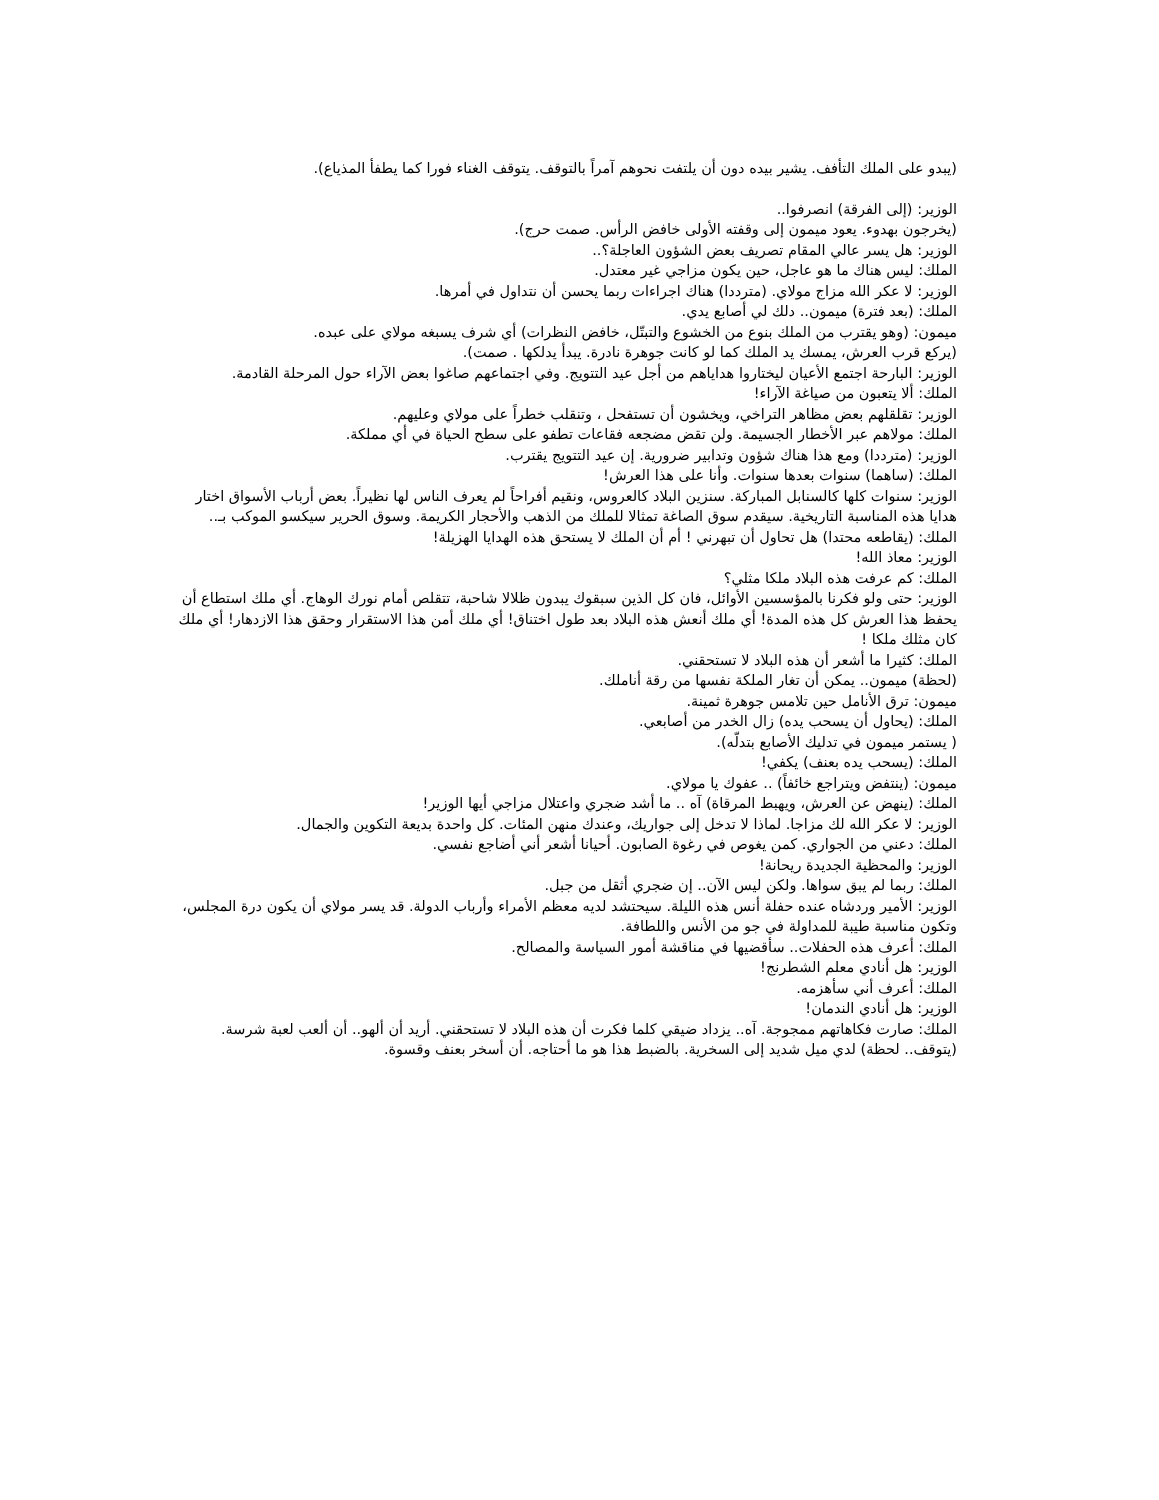(يبدو على الملك التأفف. يشير بيده دون أن يلتفت نحوهم آمراً بالتوقف. يتوقف الغناء فورا كما يطفأ المذياع).
الوزير: (إلى الفرقة) انصرفوا..
(يخرجون بهدوء. يعود ميمون إلى وقفته الأولى خافض الرأس. صمت حرج).
الوزير: هل يسر عالي المقام تصريف بعض الشؤون العاجلة؟..
الملك: ليس هناك ما هو عاجل، حين يكون مزاجي غير معتدل.
الوزير: لا عكر الله مزاج مولاي. (مترددا) هناك اجراءات ربما يحسن أن نتداول في أمرها.
الملك: (بعد فترة) ميمون.. دلك لي أصابع يدي.
ميمون: (وهو يقترب من الملك بنوع من الخشوع والتبتّل، خافض النظرات) أي شرف يسبغه مولاي على عبده.
(يركع قرب العرش، يمسك يد الملك كما لو كانت جوهرة نادرة. يبدأ يدلكها . صمت).
الوزير: البارحة اجتمع الأعيان ليختاروا هداياهم من أجل عيد التتويج. وفي اجتماعهم صاغوا بعض الآراء حول المرحلة القادمة.
الملك: ألا يتعبون من صياغة الآراء!
الوزير: تقلقلهم بعض مظاهر التراخي، ويخشون أن تستفحل ، وتنقلب خطراً على مولاي وعليهم.
الملك: مولاهم عبر الأخطار الجسيمة. ولن تقض مضجعه فقاعات تطفو على سطح الحياة في أي مملكة.
الوزير: (مترددا) ومع هذا هناك شؤون وتدابير ضرورية. إن عيد التتويج يقترب.
الملك: (ساهما) سنوات بعدها سنوات. وأنا على هذا العرش!
الوزير: سنوات كلها كالسنابل المباركة. سنزين البلاد كالعروس، ونقيم أفراحاً لم يعرف الناس لها نظيراً. بعض أرباب الأسواق اختار هدايا هذه المناسبة التاريخية. سيقدم سوق الصاغة تمثالا للملك من الذهب والأحجار الكريمة. وسوق الحرير سيكسو الموكب بـ..
الملك: (يقاطعه محتدا) هل تحاول أن تبهرني ! أم أن الملك لا يستحق هذه الهدايا الهزيلة!
الوزير: معاذ الله!
الملك: كم عرفت هذه البلاد ملكا مثلي؟
الوزير: حتى ولو فكرنا بالمؤسسين الأوائل، فان كل الذين سبقوك يبدون ظلالا شاحبة، تتقلص أمام نورك الوهاج. أي ملك استطاع أن يحفظ هذا العرش كل هذه المدة! أي ملك أنعش هذه البلاد بعد طول اختناق! أي ملك أمن هذا الاستقرار وحقق هذا الازدهار! أي ملك كان مثلك ملكا !
الملك: كثيرا ما أشعر أن هذه البلاد لا تستحقني.
(لحظة) ميمون.. يمكن أن تغار الملكة نفسها من رقة أناملك.
ميمون: ترق الأنامل حين تلامس جوهرة ثمينة.
الملك: (يحاول أن يسحب يده) زال الخدر من أصابعي.
( يستمر ميمون في تدليك الأصابع بتدلّه).
الملك: (يسحب يده بعنف) يكفي!
ميمون: (ينتفض ويتراجع خائفاً) .. عفوك يا مولاي.
الملك: (ينهض عن العرش، ويهبط المرقاة) آه .. ما أشد ضجري واعتلال مزاجي أيها الوزير!
الوزير: لا عكر الله لك مزاجا. لماذا لا تدخل إلى جواريك، وعندك منهن المئات. كل واحدة بديعة التكوين والجمال.
الملك: دعني من الجواري. كمن يغوص في رغوة الصابون. أحيانا أشعر أني أضاجع نفسي.
الوزير: والمحظية الجديدة ريحانة!
الملك: ربما لم يبق سواها. ولكن ليس الآن.. إن ضجري أثقل من جبل.
الوزير: الأمير وردشاه عنده حفلة أنس هذه الليلة. سيحتشد لديه معظم الأمراء وأرباب الدولة. قد يسر مولاي أن يكون درة المجلس، وتكون مناسبة طيبة للمداولة في جو من الأنس واللطافة.
الملك: أعرف هذه الحفلات.. سأقضيها في مناقشة أمور السياسة والمصالح.
الوزير: هل أنادي معلم الشطرنج!
الملك: أعرف أني سأهزمه.
الوزير: هل أنادي الندمان!
الملك: صارت فكاهاتهم ممجوجة. آه.. يزداد ضيقي كلما فكرت أن هذه البلاد لا تستحقني. أريد أن ألهو.. أن ألعب لعبة شرسة. (يتوقف.. لحظة) لدي ميل شديد إلى السخرية. بالضبط هذا هو ما أحتاجه. أن أسخر بعنف وقسوة.